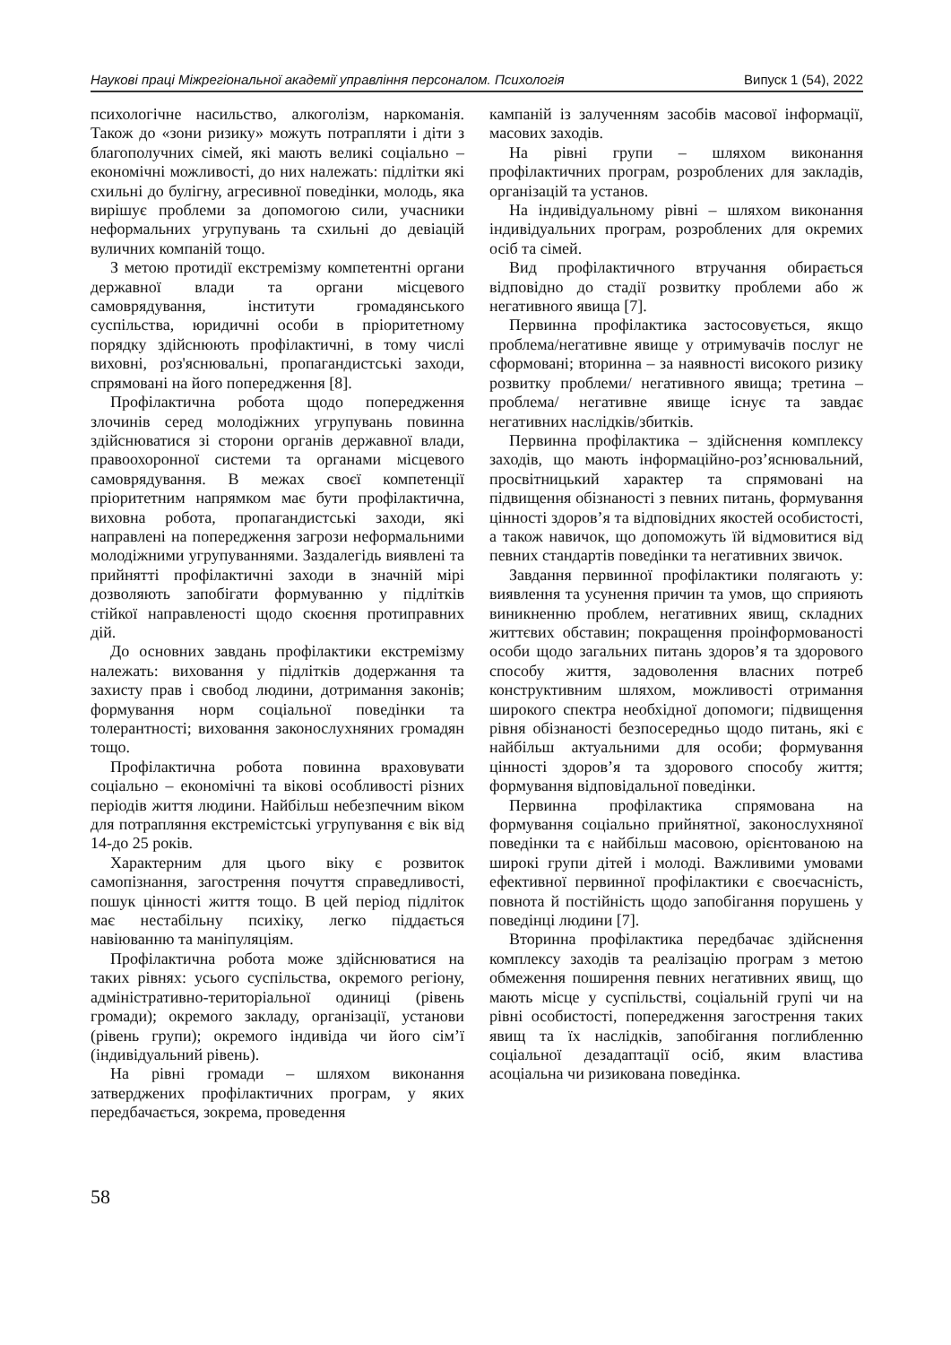Наукові праці Міжрегіональної академії управління персоналом. Психологія Випуск 1 (54), 2022
психологічне насильство, алкоголізм, наркоманія. Також до «зони ризику» можуть потрапляти і діти з благополучних сімей, які мають великі соціально – економічні можливості, до них належать: підлітки які схильні до булігну, агресивної поведінки, молодь, яка вирішує проблеми за допомогою сили, учасники неформальних угрупувань та схильні до девіацій вуличних компаній тощо.
З метою протидії екстремізму компетентні органи державної влади та органи місцевого самоврядування, інститути громадянського суспільства, юридичні особи в пріоритетному порядку здійснюють профілактичні, в тому числі виховні, роз'яснювальні, пропагандистські заходи, спрямовані на його попередження [8].
Профілактична робота щодо попередження злочинів серед молодіжних угрупувань повинна здійснюватися зі сторони органів державної влади, правоохоронної системи та органами місцевого самоврядування. В межах своєї компетенції пріоритетним напрямком має бути профілактична, виховна робота, пропагандистські заходи, які направлені на попередження загрози неформальними молодіжними угрупуваннями. Заздалегідь виявлені та прийнятті профілактичні заходи в значній мірі дозволяють запобігати формуванню у підлітків стійкої направленості щодо скоєння протиправних дій.
До основних завдань профілактики екстремізму належать: виховання у підлітків додержання та захисту прав і свобод людини, дотримання законів; формування норм соціальної поведінки та толерантності; виховання законослухняних громадян тощо.
Профілактична робота повинна враховувати соціально – економічні та вікові особливості різних періодів життя людини. Найбільш небезпечним віком для потрапляння екстремістські угрупування є вік від 14-до 25 років.
Характерним для цього віку є розвиток самопізнання, загострення почуття справедливості, пошук цінності життя тощо. В цей період підліток має нестабільну психіку, легко піддається навіюванню та маніпуляціям.
Профілактична робота може здійснюватися на таких рівнях: усього суспільства, окремого регіону, адміністративно-територіальної одиниці (рівень громади); окремого закладу, організації, установи (рівень групи); окремого індивіда чи його сім’ї (індивідуальний рівень).
На рівні громади – шляхом виконання затверджених профілактичних програм, у яких передбачається, зокрема, проведення
кампаній із залученням засобів масової інформації, масових заходів.
На рівні групи – шляхом виконання профілактичних програм, розроблених для закладів, організацій та установ.
На індивідуальному рівні – шляхом виконання індивідуальних програм, розроблених для окремих осіб та сімей.
Вид профілактичного втручання обирається відповідно до стадії розвитку проблеми або ж негативного явища [7].
Первинна профілактика застосовується, якщо проблема/негативне явище у отримувачів послуг не сформовані; вторинна – за наявності високого ризику розвитку проблеми/ негативного явища; третина – проблема/ негативне явище існує та завдає негативних наслідків/збитків.
Первинна профілактика – здійснення комплексу заходів, що мають інформаційно-роз’яснювальний, просвітницький характер та спрямовані на підвищення обізнаності з певних питань, формування цінності здоров’я та відповідних якостей особистості, а також навичок, що допоможуть їй відмовитися від певних стандартів поведінки та негативних звичок.
Завдання первинної профілактики полягають у: виявлення та усунення причин та умов, що сприяють виникненню проблем, негативних явищ, складних життєвих обставин; покращення проінформованості особи щодо загальних питань здоров’я та здорового способу життя, задоволення власних потреб конструктивним шляхом, можливості отримання широкого спектра необхідної допомоги; підвищення рівня обізнаності безпосередньо щодо питань, які є найбільш актуальними для особи; формування цінності здоров’я та здорового способу життя; формування відповідальної поведінки.
Первинна профілактика спрямована на формування соціально прийнятної, законослухняної поведінки та є найбільш масовою, орієнтованою на широкі групи дітей і молоді. Важливими умовами ефективної первинної профілактики є своєчасність, повнота й постійність щодо запобігання порушень у поведінці людини [7].
Вторинна профілактика передбачає здійснення комплексу заходів та реалізацію програм з метою обмеження поширення певних негативних явищ, що мають місце у суспільстві, соціальній групі чи на рівні особистості, попередження загострення таких явищ та їх наслідків, запобігання поглибленню соціальної дезадаптації осіб, яким властива асоціальна чи ризикована поведінка.
58